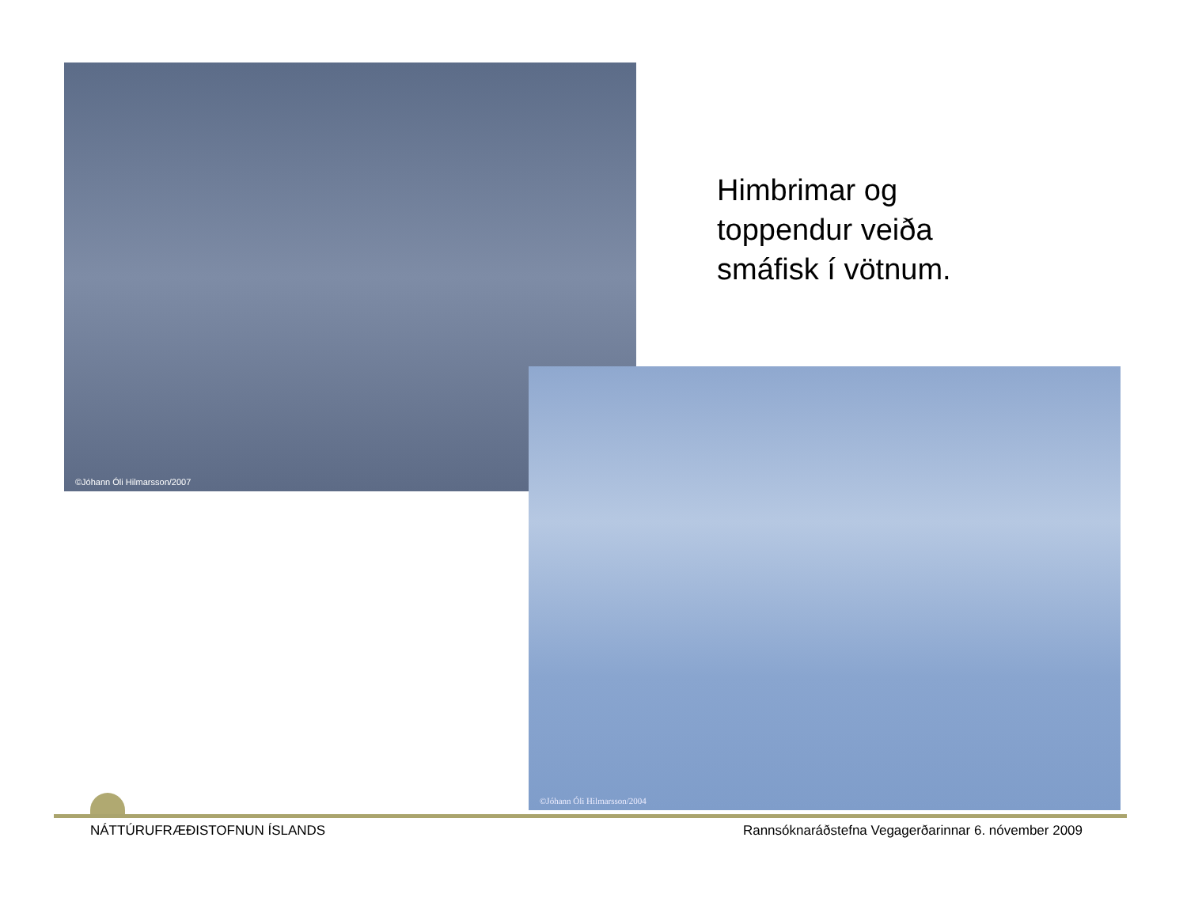©Jóhann Óli Hilmarsson/2007
©Jóhann Óli Hilmarsson/2004
Himbrimar og
toppendur veiða
smáfisk í vötnum.
NÁTTÚRUFRÆÐISTOFNUN ÍSLANDS Rannsóknaráðstefna Vegagerðarinnar 6. nóvember 2009